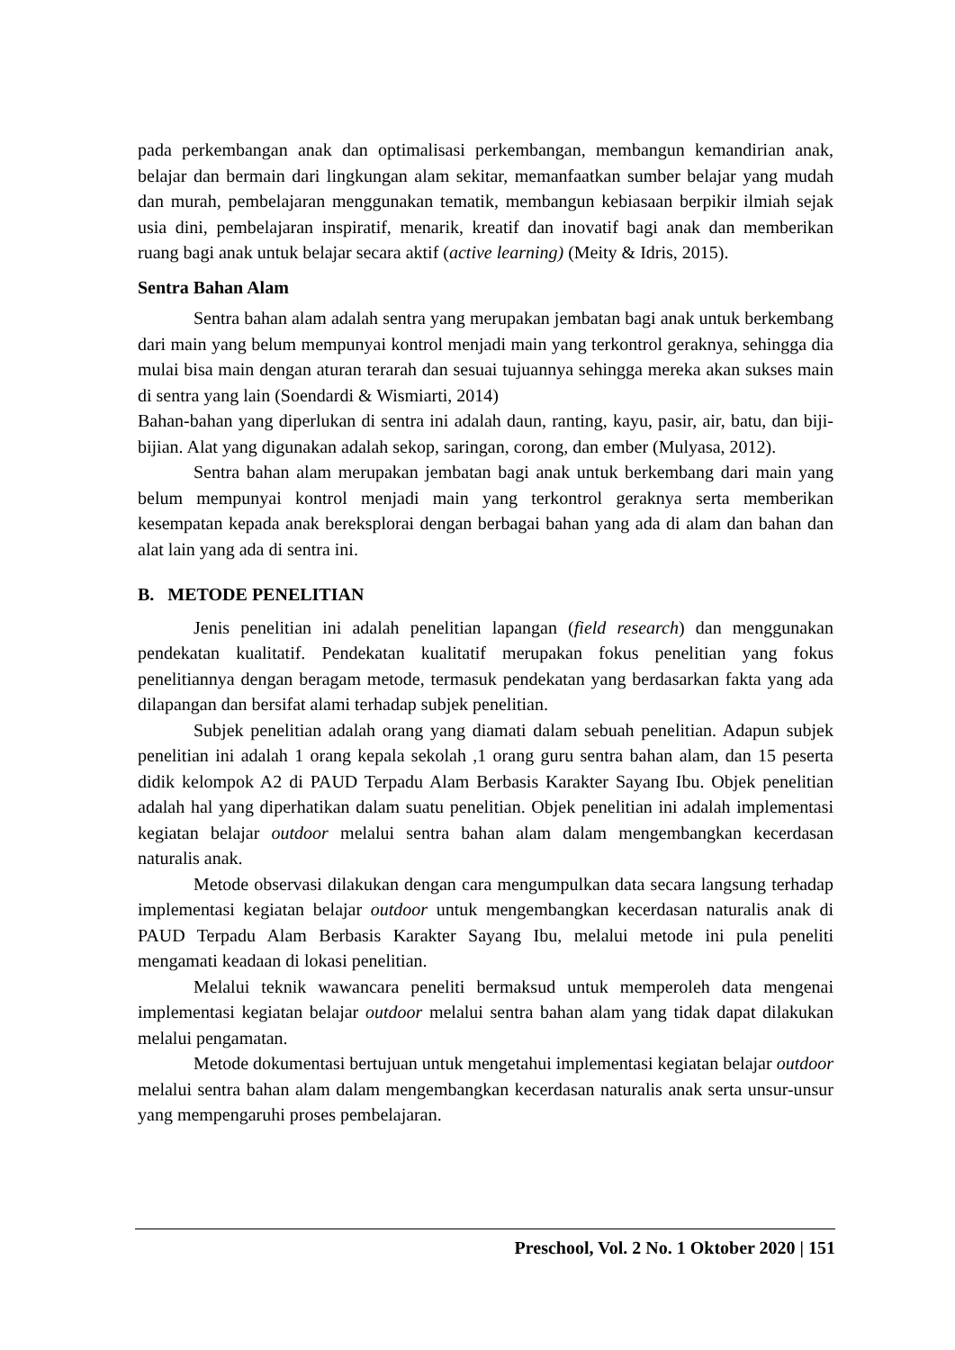pada perkembangan anak dan optimalisasi perkembangan, membangun kemandirian anak, belajar dan bermain dari lingkungan alam sekitar, memanfaatkan sumber belajar yang mudah dan murah, pembelajaran menggunakan tematik, membangun kebiasaan berpikir ilmiah sejak usia dini, pembelajaran inspiratif, menarik, kreatif dan inovatif bagi anak dan memberikan ruang bagi anak untuk belajar secara aktif (active learning) (Meity & Idris, 2015).
Sentra Bahan Alam
Sentra bahan alam adalah sentra yang merupakan jembatan bagi anak untuk berkembang dari main yang belum mempunyai kontrol menjadi main yang terkontrol geraknya, sehingga dia mulai bisa main dengan aturan terarah dan sesuai tujuannya sehingga mereka akan sukses main di sentra yang lain (Soendardi & Wismiarti, 2014)
Bahan-bahan yang diperlukan di sentra ini adalah daun, ranting, kayu, pasir, air, batu, dan biji-bijian. Alat yang digunakan adalah sekop, saringan, corong, dan ember (Mulyasa, 2012).
Sentra bahan alam merupakan jembatan bagi anak untuk berkembang dari main yang belum mempunyai kontrol menjadi main yang terkontrol geraknya serta memberikan kesempatan kepada anak bereksplorai dengan berbagai bahan yang ada di alam dan bahan dan alat lain yang ada di sentra ini.
B. METODE PENELITIAN
Jenis penelitian ini adalah penelitian lapangan (field research) dan menggunakan pendekatan kualitatif. Pendekatan kualitatif merupakan fokus penelitian yang fokus penelitiannya dengan beragam metode, termasuk pendekatan yang berdasarkan fakta yang ada dilapangan dan bersifat alami terhadap subjek penelitian.
Subjek penelitian adalah orang yang diamati dalam sebuah penelitian. Adapun subjek penelitian ini adalah 1 orang kepala sekolah ,1 orang guru sentra bahan alam, dan 15 peserta didik kelompok A2 di PAUD Terpadu Alam Berbasis Karakter Sayang Ibu. Objek penelitian adalah hal yang diperhatikan dalam suatu penelitian. Objek penelitian ini adalah implementasi kegiatan belajar outdoor melalui sentra bahan alam dalam mengembangkan kecerdasan naturalis anak.
Metode observasi dilakukan dengan cara mengumpulkan data secara langsung terhadap implementasi kegiatan belajar outdoor untuk mengembangkan kecerdasan naturalis anak di PAUD Terpadu Alam Berbasis Karakter Sayang Ibu, melalui metode ini pula peneliti mengamati keadaan di lokasi penelitian.
Melalui teknik wawancara peneliti bermaksud untuk memperoleh data mengenai implementasi kegiatan belajar outdoor melalui sentra bahan alam yang tidak dapat dilakukan melalui pengamatan.
Metode dokumentasi bertujuan untuk mengetahui implementasi kegiatan belajar outdoor melalui sentra bahan alam dalam mengembangkan kecerdasan naturalis anak serta unsur-unsur yang mempengaruhi proses pembelajaran.
Preschool, Vol. 2 No. 1 Oktober 2020 | 151